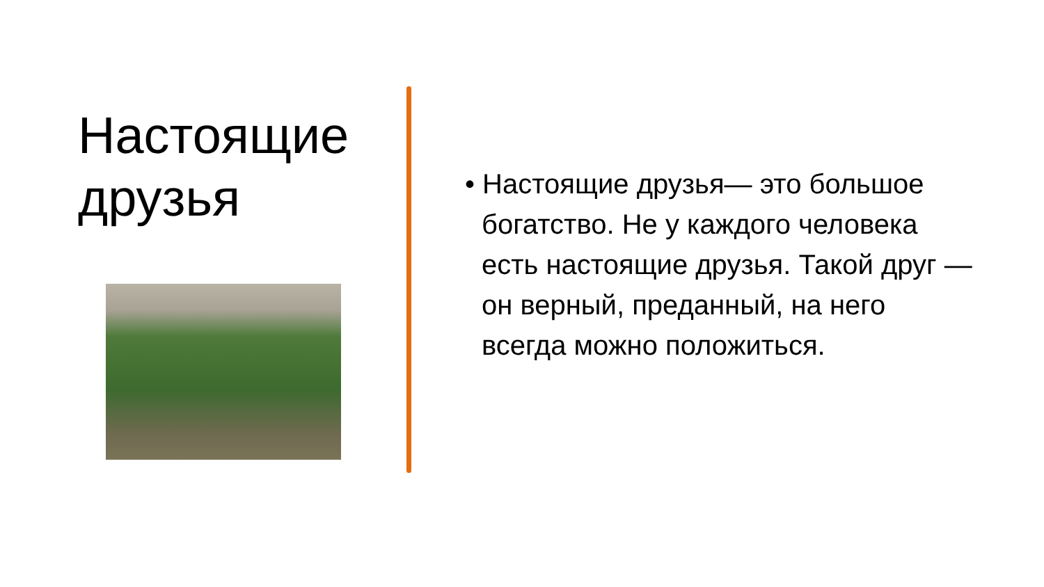Настоящие друзья
• Настоящие друзья— это большое богатство. Не у каждого человека есть настоящие друзья. Такой друг — он верный, преданный, на него всегда можно положиться.